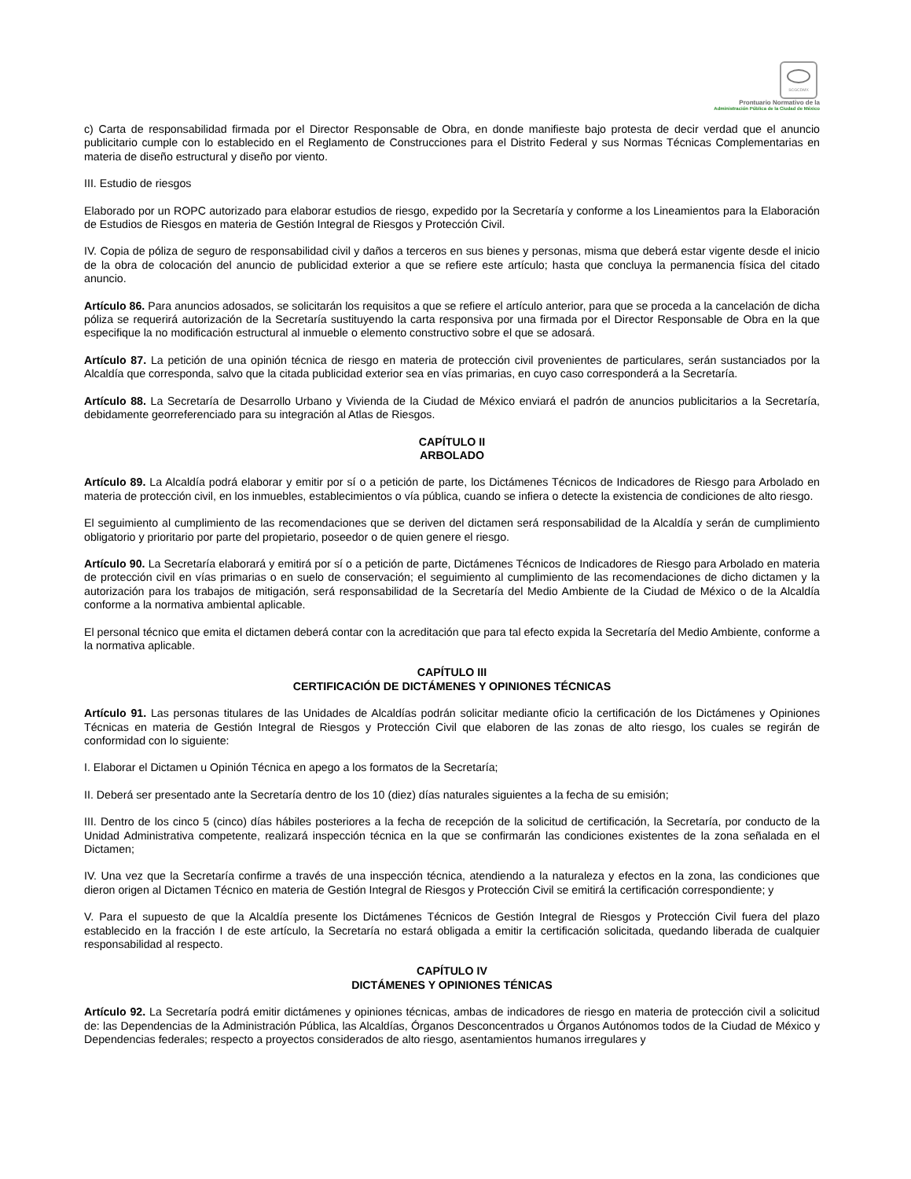SCGCDMX
Prontuario Normativo de la
Administración Pública de la Ciudad de México
c) Carta de responsabilidad firmada por el Director Responsable de Obra, en donde manifieste bajo protesta de decir verdad que el anuncio publicitario cumple con lo establecido en el Reglamento de Construcciones para el Distrito Federal y sus Normas Técnicas Complementarias en materia de diseño estructural y diseño por viento.
III. Estudio de riesgos
Elaborado por un ROPC autorizado para elaborar estudios de riesgo, expedido por la Secretaría y conforme a los Lineamientos para la Elaboración de Estudios de Riesgos en materia de Gestión Integral de Riesgos y Protección Civil.
IV. Copia de póliza de seguro de responsabilidad civil y daños a terceros en sus bienes y personas, misma que deberá estar vigente desde el inicio de la obra de colocación del anuncio de publicidad exterior a que se refiere este artículo; hasta que concluya la permanencia física del citado anuncio.
Artículo 86. Para anuncios adosados, se solicitarán los requisitos a que se refiere el artículo anterior, para que se proceda a la cancelación de dicha póliza se requerirá autorización de la Secretaría sustituyendo la carta responsiva por una firmada por el Director Responsable de Obra en la que especifique la no modificación estructural al inmueble o elemento constructivo sobre el que se adosará.
Artículo 87. La petición de una opinión técnica de riesgo en materia de protección civil provenientes de particulares, serán sustanciados por la Alcaldía que corresponda, salvo que la citada publicidad exterior sea en vías primarias, en cuyo caso corresponderá a la Secretaría.
Artículo 88. La Secretaría de Desarrollo Urbano y Vivienda de la Ciudad de México enviará el padrón de anuncios publicitarios a la Secretaría, debidamente georreferenciado para su integración al Atlas de Riesgos.
CAPÍTULO II
ARBOLADO
Artículo 89. La Alcaldía podrá elaborar y emitir por sí o a petición de parte, los Dictámenes Técnicos de Indicadores de Riesgo para Arbolado en materia de protección civil, en los inmuebles, establecimientos o vía pública, cuando se infiera o detecte la existencia de condiciones de alto riesgo.
El seguimiento al cumplimiento de las recomendaciones que se deriven del dictamen será responsabilidad de la Alcaldía y serán de cumplimiento obligatorio y prioritario por parte del propietario, poseedor o de quien genere el riesgo.
Artículo 90. La Secretaría elaborará y emitirá por sí o a petición de parte, Dictámenes Técnicos de Indicadores de Riesgo para Arbolado en materia de protección civil en vías primarias o en suelo de conservación; el seguimiento al cumplimiento de las recomendaciones de dicho dictamen y la autorización para los trabajos de mitigación, será responsabilidad de la Secretaría del Medio Ambiente de la Ciudad de México o de la Alcaldía conforme a la normativa ambiental aplicable.
El personal técnico que emita el dictamen deberá contar con la acreditación que para tal efecto expida la Secretaría del Medio Ambiente, conforme a la normativa aplicable.
CAPÍTULO III
CERTIFICACIÓN DE DICTÁMENES Y OPINIONES TÉCNICAS
Artículo 91. Las personas titulares de las Unidades de Alcaldías podrán solicitar mediante oficio la certificación de los Dictámenes y Opiniones Técnicas en materia de Gestión Integral de Riesgos y Protección Civil que elaboren de las zonas de alto riesgo, los cuales se regirán de conformidad con lo siguiente:
I. Elaborar el Dictamen u Opinión Técnica en apego a los formatos de la Secretaría;
II. Deberá ser presentado ante la Secretaría dentro de los 10 (diez) días naturales siguientes a la fecha de su emisión;
III. Dentro de los cinco 5 (cinco) días hábiles posteriores a la fecha de recepción de la solicitud de certificación, la Secretaría, por conducto de la Unidad Administrativa competente, realizará inspección técnica en la que se confirmarán las condiciones existentes de la zona señalada en el Dictamen;
IV. Una vez que la Secretaría confirme a través de una inspección técnica, atendiendo a la naturaleza y efectos en la zona, las condiciones que dieron origen al Dictamen Técnico en materia de Gestión Integral de Riesgos y Protección Civil se emitirá la certificación correspondiente; y
V. Para el supuesto de que la Alcaldía presente los Dictámenes Técnicos de Gestión Integral de Riesgos y Protección Civil fuera del plazo establecido en la fracción I de este artículo, la Secretaría no estará obligada a emitir la certificación solicitada, quedando liberada de cualquier responsabilidad al respecto.
CAPÍTULO IV
DICTÁMENES Y OPINIONES TÉNICAS
Artículo 92. La Secretaría podrá emitir dictámenes y opiniones técnicas, ambas de indicadores de riesgo en materia de protección civil a solicitud de: las Dependencias de la Administración Pública, las Alcaldías, Órganos Desconcentrados u Órganos Autónomos todos de la Ciudad de México y Dependencias federales; respecto a proyectos considerados de alto riesgo, asentamientos humanos irregulares y